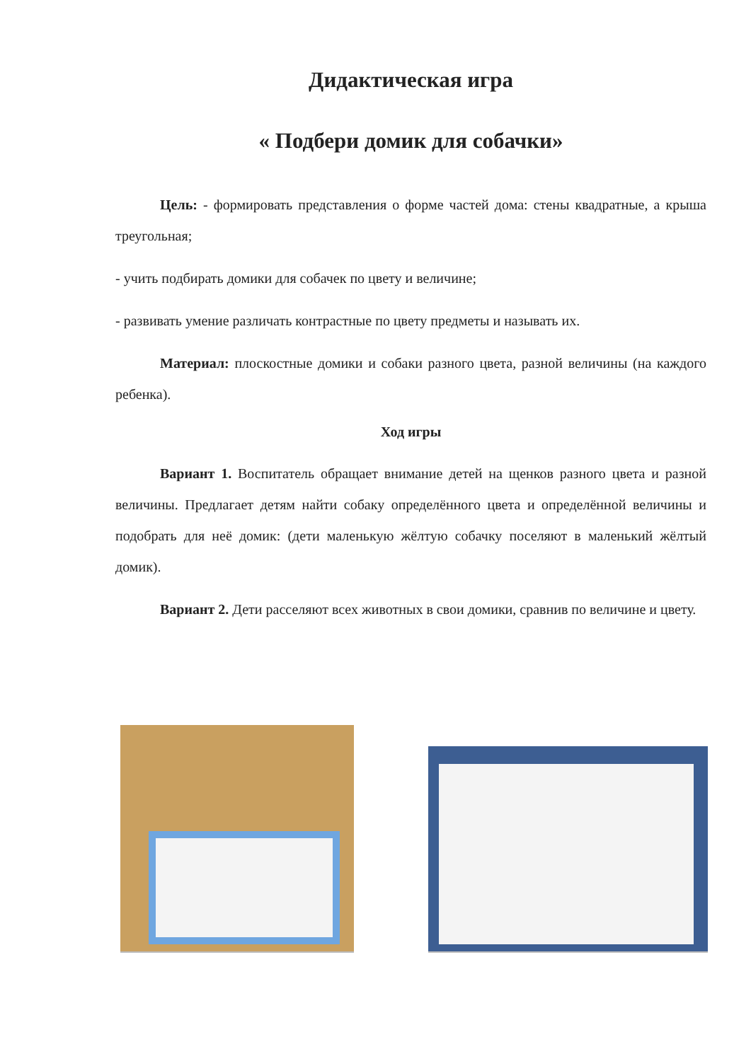Дидактическая игра
« Подбери домик для собачки»
Цель: - формировать представления о форме частей дома: стены квадратные, а крыша треугольная;
- учить подбирать домики для собачек по цвету и величине;
- развивать умение различать контрастные по цвету предметы и называть их.
Материал: плоскостные домики и собаки разного цвета, разной величины (на каждого ребенка).
Ход игры
Вариант 1. Воспитатель обращает внимание детей на щенков разного цвета и разной величины. Предлагает детям найти собаку определённого цвета и определённой величины и подобрать для неё домик: (дети маленькую жёлтую собачку поселяют в маленький жёлтый домик).
Вариант 2. Дети расселяют всех животных в свои домики, сравнив по величине и цвету.